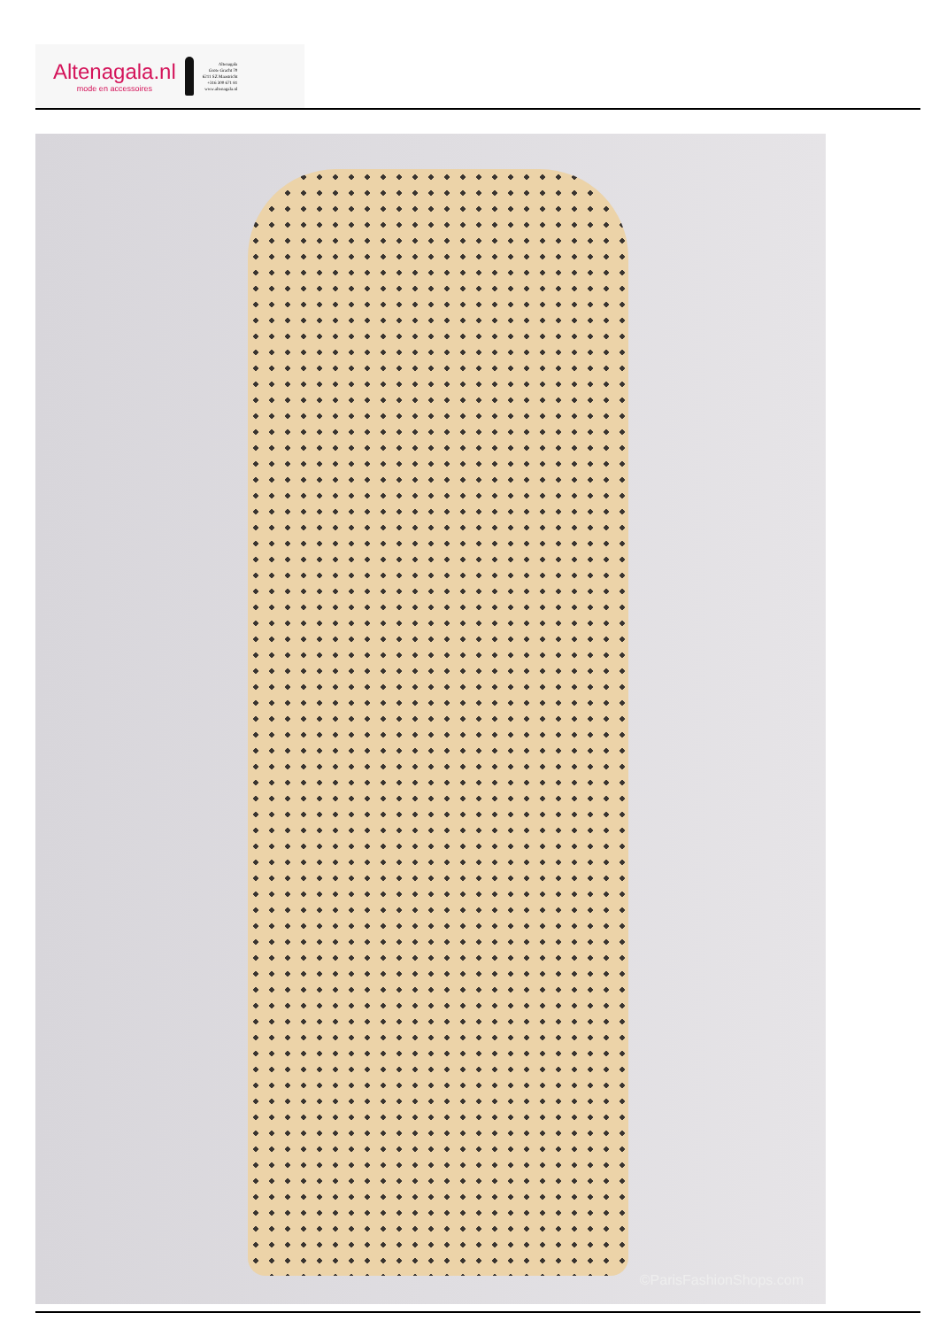Altenagala.nl
mode en accessoires
Altenagala
Grote Gracht 70
6211 SZ Maastricht
+316 300 671 81
www.altenagala.nl
©ParisFashionShops.com